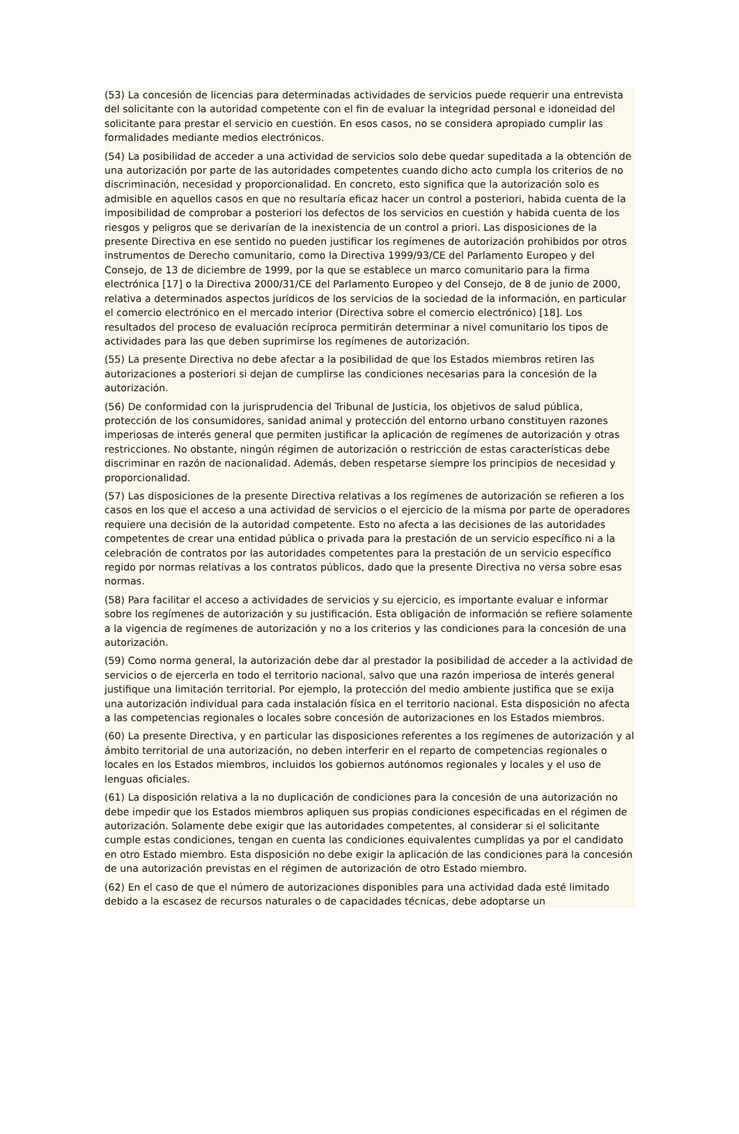(53) La concesión de licencias para determinadas actividades de servicios puede requerir una entrevista del solicitante con la autoridad competente con el fin de evaluar la integridad personal e idoneidad del solicitante para prestar el servicio en cuestión. En esos casos, no se considera apropiado cumplir las formalidades mediante medios electrónicos.
(54) La posibilidad de acceder a una actividad de servicios solo debe quedar supeditada a la obtención de una autorización por parte de las autoridades competentes cuando dicho acto cumpla los criterios de no discriminación, necesidad y proporcionalidad. En concreto, esto significa que la autorización solo es admisible en aquellos casos en que no resultaría eficaz hacer un control a posteriori, habida cuenta de la imposibilidad de comprobar a posteriori los defectos de los servicios en cuestión y habida cuenta de los riesgos y peligros que se derivarían de la inexistencia de un control a priori. Las disposiciones de la presente Directiva en ese sentido no pueden justificar los regímenes de autorización prohibidos por otros instrumentos de Derecho comunitario, como la Directiva 1999/93/CE del Parlamento Europeo y del Consejo, de 13 de diciembre de 1999, por la que se establece un marco comunitario para la firma electrónica [17] o la Directiva 2000/31/CE del Parlamento Europeo y del Consejo, de 8 de junio de 2000, relativa a determinados aspectos jurídicos de los servicios de la sociedad de la información, en particular el comercio electrónico en el mercado interior (Directiva sobre el comercio electrónico) [18]. Los resultados del proceso de evaluación recíproca permitirán determinar a nivel comunitario los tipos de actividades para las que deben suprimirse los regímenes de autorización.
(55) La presente Directiva no debe afectar a la posibilidad de que los Estados miembros retiren las autorizaciones a posteriori si dejan de cumplirse las condiciones necesarias para la concesión de la autorización.
(56) De conformidad con la jurisprudencia del Tribunal de Justicia, los objetivos de salud pública, protección de los consumidores, sanidad animal y protección del entorno urbano constituyen razones imperiosas de interés general que permiten justificar la aplicación de regímenes de autorización y otras restricciones. No obstante, ningún régimen de autorización o restricción de estas características debe discriminar en razón de nacionalidad. Además, deben respetarse siempre los principios de necesidad y proporcionalidad.
(57) Las disposiciones de la presente Directiva relativas a los regímenes de autorización se refieren a los casos en los que el acceso a una actividad de servicios o el ejercicio de la misma por parte de operadores requiere una decisión de la autoridad competente. Esto no afecta a las decisiones de las autoridades competentes de crear una entidad pública o privada para la prestación de un servicio específico ni a la celebración de contratos por las autoridades competentes para la prestación de un servicio específico regido por normas relativas a los contratos públicos, dado que la presente Directiva no versa sobre esas normas.
(58) Para facilitar el acceso a actividades de servicios y su ejercicio, es importante evaluar e informar sobre los regímenes de autorización y su justificación. Esta obligación de información se refiere solamente a la vigencia de regímenes de autorización y no a los criterios y las condiciones para la concesión de una autorización.
(59) Como norma general, la autorización debe dar al prestador la posibilidad de acceder a la actividad de servicios o de ejercerla en todo el territorio nacional, salvo que una razón imperiosa de interés general justifique una limitación territorial. Por ejemplo, la protección del medio ambiente justifica que se exija una autorización individual para cada instalación física en el territorio nacional. Esta disposición no afecta a las competencias regionales o locales sobre concesión de autorizaciones en los Estados miembros.
(60) La presente Directiva, y en particular las disposiciones referentes a los regímenes de autorización y al ámbito territorial de una autorización, no deben interferir en el reparto de competencias regionales o locales en los Estados miembros, incluidos los gobiernos autónomos regionales y locales y el uso de lenguas oficiales.
(61) La disposición relativa a la no duplicación de condiciones para la concesión de una autorización no debe impedir que los Estados miembros apliquen sus propias condiciones especificadas en el régimen de autorización. Solamente debe exigir que las autoridades competentes, al considerar si el solicitante cumple estas condiciones, tengan en cuenta las condiciones equivalentes cumplidas ya por el candidato en otro Estado miembro. Esta disposición no debe exigir la aplicación de las condiciones para la concesión de una autorización previstas en el régimen de autorización de otro Estado miembro.
(62) En el caso de que el número de autorizaciones disponibles para una actividad dada esté limitado debido a la escasez de recursos naturales o de capacidades técnicas, debe adoptarse un